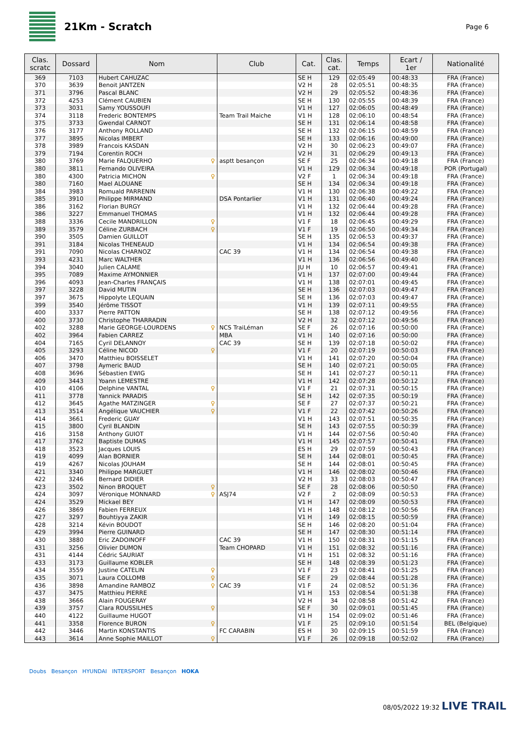21Km - Scratch
Page 6
| Clas. scratc | Dossard | Nom | Club | Cat. | Clas. cat. | Temps | Ecart / 1er | Nationalité |
| --- | --- | --- | --- | --- | --- | --- | --- | --- |
| 369 | 7103 | Hubert CAHUZAC | | SE H | 129 | 02:05:49 | 00:48:33 | FRA (France) |
| 370 | 3639 | Benoit JANTZEN | | V2 H | 28 | 02:05:51 | 00:48:35 | FRA (France) |
| 371 | 3796 | Pascal BLANC | | V2 H | 29 | 02:05:52 | 00:48:36 | FRA (France) |
| 372 | 4253 | Clément CAUBIEN | | SE H | 130 | 02:05:55 | 00:48:39 | FRA (France) |
| 373 | 3031 | Samy YOUSSOUFI | | V1 H | 127 | 02:06:05 | 00:48:49 | FRA (France) |
| 374 | 3118 | Frederic BONTEMPS | Team Trail Maiche | V1 H | 128 | 02:06:10 | 00:48:54 | FRA (France) |
| 375 | 3733 | Gwendal CARNOT | | SE H | 131 | 02:06:14 | 00:48:58 | FRA (France) |
| 376 | 3177 | Anthony ROLLAND | | SE H | 132 | 02:06:15 | 00:48:59 | FRA (France) |
| 377 | 3895 | Nicolas IMBERT | | SE H | 133 | 02:06:16 | 00:49:00 | FRA (France) |
| 378 | 3989 | Francois KASDAN | | V2 H | 30 | 02:06:23 | 00:49:07 | FRA (France) |
| 379 | 7194 | Corentin ROCH | | V2 H | 31 | 02:06:29 | 00:49:13 | FRA (France) |
| 380 | 3769 | Marie FALQUERHO ♀ | asptt besançon | SE F | 25 | 02:06:34 | 00:49:18 | FRA (France) |
| 380 | 3811 | Fernando OLIVEIRA | | V1 H | 129 | 02:06:34 | 00:49:18 | POR (Portugal) |
| 380 | 4300 | Patricia MICHON ♀ | | V2 F | 1 | 02:06:34 | 00:49:18 | FRA (France) |
| 380 | 7160 | Mael ALOUANE | | SE H | 134 | 02:06:34 | 00:49:18 | FRA (France) |
| 384 | 3983 | Romuald PARRENIN | | V1 H | 130 | 02:06:38 | 00:49:22 | FRA (France) |
| 385 | 3910 | Philippe MIRMAND | DSA Pontarlier | V1 H | 131 | 02:06:40 | 00:49:24 | FRA (France) |
| 386 | 3162 | Florian BURGY | | V1 H | 132 | 02:06:44 | 00:49:28 | FRA (France) |
| 386 | 3227 | Emmanuel THOMAS | | V1 H | 132 | 02:06:44 | 00:49:28 | FRA (France) |
| 388 | 3336 | Cecile MANDRILLON ♀ | | V1 F | 18 | 02:06:45 | 00:49:29 | FRA (France) |
| 389 | 3579 | Céline ZURBACH ♀ | | V1 F | 19 | 02:06:50 | 00:49:34 | FRA (France) |
| 390 | 3505 | Damien GUILLOT | | SE H | 135 | 02:06:53 | 00:49:37 | FRA (France) |
| 391 | 3184 | Nicolas THENEAUD | | V1 H | 134 | 02:06:54 | 00:49:38 | FRA (France) |
| 391 | 7090 | Nicolas CHARNOZ | CAC 39 | V1 H | 134 | 02:06:54 | 00:49:38 | FRA (France) |
| 393 | 4231 | Marc WALTHER | | V1 H | 136 | 02:06:56 | 00:49:40 | FRA (France) |
| 394 | 3040 | Julien CALAME | | JU H | 10 | 02:06:57 | 00:49:41 | FRA (France) |
| 395 | 7089 | Maxime AYMONNIER | | V1 H | 137 | 02:07:00 | 00:49:44 | FRA (France) |
| 396 | 4093 | Jean-Charles FRANÇAIS | | V1 H | 138 | 02:07:01 | 00:49:45 | FRA (France) |
| 397 | 3228 | David MUTIN | | SE H | 136 | 02:07:03 | 00:49:47 | FRA (France) |
| 397 | 3675 | Hippolyte LEQUAIN | | SE H | 136 | 02:07:03 | 00:49:47 | FRA (France) |
| 399 | 3540 | Jérôme TISSOT | | V1 H | 139 | 02:07:11 | 00:49:55 | FRA (France) |
| 400 | 3337 | Pierre PATTON | | SE H | 138 | 02:07:12 | 00:49:56 | FRA (France) |
| 400 | 3730 | Christophe THARRADIN | | V2 H | 32 | 02:07:12 | 00:49:56 | FRA (France) |
| 402 | 3288 | Marie GEORGE-LOURDENS ♀ | NCS TraiLéman | SE F | 26 | 02:07:16 | 00:50:00 | FRA (France) |
| 402 | 3964 | Fabien CARREZ | MBA | V1 H | 140 | 02:07:16 | 00:50:00 | FRA (France) |
| 404 | 7165 | Cyril DELANNOY | CAC 39 | SE H | 139 | 02:07:18 | 00:50:02 | FRA (France) |
| 405 | 3293 | Céline NICOD ♀ | | V1 F | 20 | 02:07:19 | 00:50:03 | FRA (France) |
| 406 | 3470 | Matthieu BOISSELET | | V1 H | 141 | 02:07:20 | 00:50:04 | FRA (France) |
| 407 | 3798 | Aymeric BAUD | | SE H | 140 | 02:07:21 | 00:50:05 | FRA (France) |
| 408 | 3696 | Sébastien EWIG | | SE H | 141 | 02:07:27 | 00:50:11 | FRA (France) |
| 409 | 3443 | Yoann LEMESTRE | | V1 H | 142 | 02:07:28 | 00:50:12 | FRA (France) |
| 410 | 4106 | Delphine VANTAL ♀ | | V1 F | 21 | 02:07:31 | 00:50:15 | FRA (France) |
| 411 | 3778 | Yannick PARADIS | | SE H | 142 | 02:07:35 | 00:50:19 | FRA (France) |
| 412 | 3645 | Agathe MATZINGER ♀ | | SE F | 27 | 02:07:37 | 00:50:21 | FRA (France) |
| 413 | 3514 | Angélique VAUCHIER ♀ | | V1 F | 22 | 02:07:42 | 00:50:26 | FRA (France) |
| 414 | 3661 | Frederic GUAY | | V1 H | 143 | 02:07:51 | 00:50:35 | FRA (France) |
| 415 | 3800 | Cyril BLANDIN | | SE H | 143 | 02:07:55 | 00:50:39 | FRA (France) |
| 416 | 3158 | Anthony GUIOT | | V1 H | 144 | 02:07:56 | 00:50:40 | FRA (France) |
| 417 | 3762 | Baptiste DUMAS | | V1 H | 145 | 02:07:57 | 00:50:41 | FRA (France) |
| 418 | 3523 | Jacques LOUIS | | ES H | 29 | 02:07:59 | 00:50:43 | FRA (France) |
| 419 | 4099 | Alan BORNIER | | SE H | 144 | 02:08:01 | 00:50:45 | FRA (France) |
| 419 | 4267 | Nicolas JOUHAM | | SE H | 144 | 02:08:01 | 00:50:45 | FRA (France) |
| 421 | 3340 | Philippe MARGUET | | V1 H | 146 | 02:08:02 | 00:50:46 | FRA (France) |
| 422 | 3246 | Bernard DIDIER | | V2 H | 33 | 02:08:03 | 00:50:47 | FRA (France) |
| 423 | 3502 | Ninon BROQUET ♀ | | SE F | 28 | 02:08:06 | 00:50:50 | FRA (France) |
| 424 | 3097 | Véronique MONNARD ♀ | ASJ74 | V2 F | 2 | 02:08:09 | 00:50:53 | FRA (France) |
| 424 | 3529 | Mickael BEY | | V1 H | 147 | 02:08:09 | 00:50:53 | FRA (France) |
| 426 | 3869 | Fabien FERREUX | | V1 H | 148 | 02:08:12 | 00:50:56 | FRA (France) |
| 427 | 3297 | Bouhtiyya ZAKIR | | V1 H | 149 | 02:08:15 | 00:50:59 | FRA (France) |
| 428 | 3214 | Kévin BOUDOT | | SE H | 146 | 02:08:20 | 00:51:04 | FRA (France) |
| 429 | 3994 | Pierre GUINARD | | SE H | 147 | 02:08:30 | 00:51:14 | FRA (France) |
| 430 | 3880 | Eric ZADOINOFF | CAC 39 | V1 H | 150 | 02:08:31 | 00:51:15 | FRA (France) |
| 431 | 3256 | Olivier DUMON | Team CHOPARD | V1 H | 151 | 02:08:32 | 00:51:16 | FRA (France) |
| 431 | 4144 | Cédric SAURIAT | | V1 H | 151 | 02:08:32 | 00:51:16 | FRA (France) |
| 433 | 3173 | Guillaume KOBLER | | SE H | 148 | 02:08:39 | 00:51:23 | FRA (France) |
| 434 | 3559 | Justine CATELIN ♀ | | V1 F | 23 | 02:08:41 | 00:51:25 | FRA (France) |
| 435 | 3071 | Laura COLLOMB ♀ | | SE F | 29 | 02:08:44 | 00:51:28 | FRA (France) |
| 436 | 3898 | Amandine RAMBOZ ♀ | CAC 39 | V1 F | 24 | 02:08:52 | 00:51:36 | FRA (France) |
| 437 | 3475 | Matthieu PIERRE | | V1 H | 153 | 02:08:54 | 00:51:38 | FRA (France) |
| 438 | 3666 | Alain FOUGERAY | | V2 H | 34 | 02:08:58 | 00:51:42 | FRA (France) |
| 439 | 3757 | Clara ROUSSILHES ♀ | | SE F | 30 | 02:09:01 | 00:51:45 | FRA (France) |
| 440 | 4122 | Guillaume HUGOT | | V1 H | 154 | 02:09:02 | 00:51:46 | FRA (France) |
| 441 | 3358 | Florence BURON ♀ | | V1 F | 25 | 02:09:10 | 00:51:54 | BEL (Belgique) |
| 442 | 3446 | Martin KONSTANTIS | FC CARABIN | ES H | 30 | 02:09:15 | 00:51:59 | FRA (France) |
| 443 | 3614 | Anne Sophie MAILLOT ♀ | | V1 F | 26 | 02:09:18 | 00:52:02 | FRA (France) |
Doubs Besançon HYUNDAI INTERSPORT Besançon HOKA
08/05/2022 19:32 LIVE TRAIL